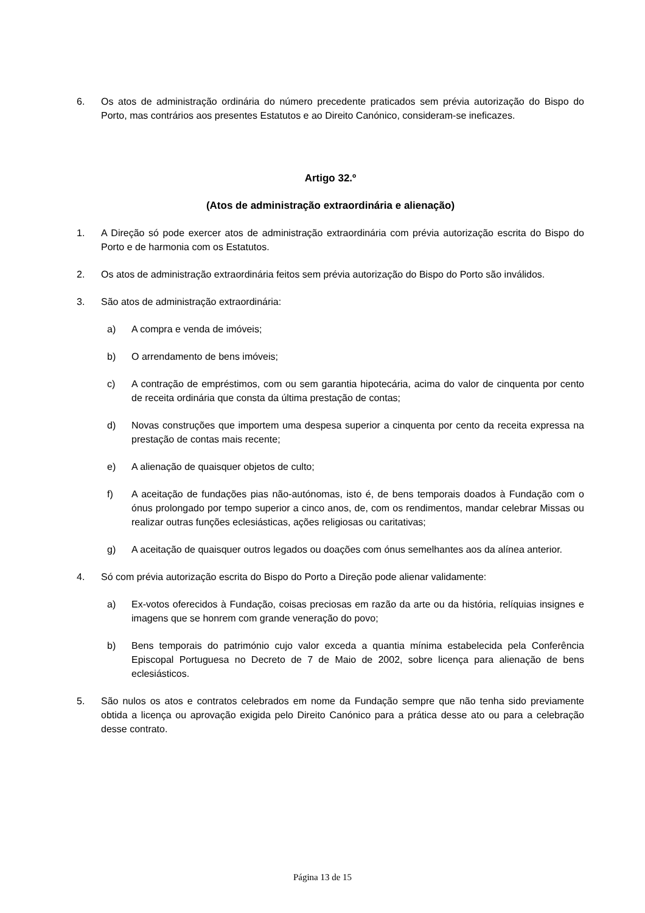6. Os atos de administração ordinária do número precedente praticados sem prévia autorização do Bispo do Porto, mas contrários aos presentes Estatutos e ao Direito Canónico, consideram-se ineficazes.
Artigo 32.º
(Atos de administração extraordinária e alienação)
1. A Direção só pode exercer atos de administração extraordinária com prévia autorização escrita do Bispo do Porto e de harmonia com os Estatutos.
2. Os atos de administração extraordinária feitos sem prévia autorização do Bispo do Porto são inválidos.
3. São atos de administração extraordinária:
a) A compra e venda de imóveis;
b) O arrendamento de bens imóveis;
c) A contração de empréstimos, com ou sem garantia hipotecária, acima do valor de cinquenta por cento de receita ordinária que consta da última prestação de contas;
d) Novas construções que importem uma despesa superior a cinquenta por cento da receita expressa na prestação de contas mais recente;
e) A alienação de quaisquer objetos de culto;
f) A aceitação de fundações pias não-autónomas, isto é, de bens temporais doados à Fundação com o ónus prolongado por tempo superior a cinco anos, de, com os rendimentos, mandar celebrar Missas ou realizar outras funções eclesiásticas, ações religiosas ou caritativas;
g) A aceitação de quaisquer outros legados ou doações com ónus semelhantes aos da alínea anterior.
4. Só com prévia autorização escrita do Bispo do Porto a Direção pode alienar validamente:
a) Ex-votos oferecidos à Fundação, coisas preciosas em razão da arte ou da história, relíquias insignes e imagens que se honrem com grande veneração do povo;
b) Bens temporais do património cujo valor exceda a quantia mínima estabelecida pela Conferência Episcopal Portuguesa no Decreto de 7 de Maio de 2002, sobre licença para alienação de bens eclesiásticos.
5. São nulos os atos e contratos celebrados em nome da Fundação sempre que não tenha sido previamente obtida a licença ou aprovação exigida pelo Direito Canónico para a prática desse ato ou para a celebração desse contrato.
Página 13 de 15